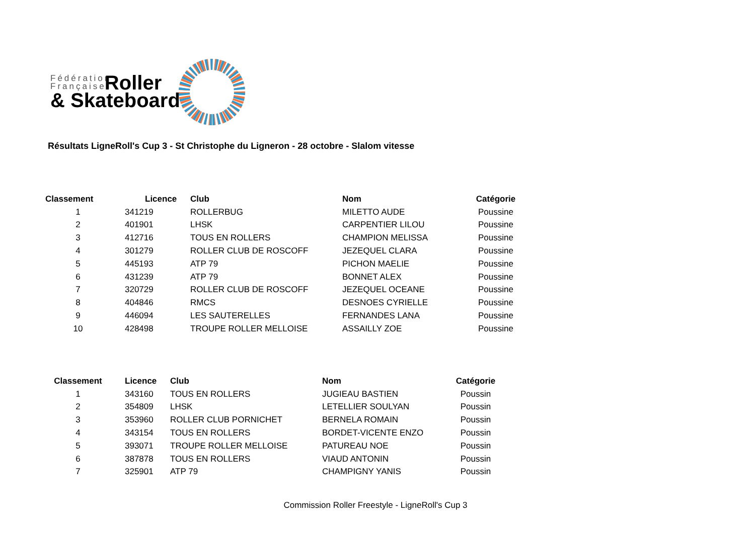Fédération
Française
& Skateboard
Roller
Résultats LigneRoll's Cup 3 - St Christophe du Ligneron - 28 octobre - Slalom vitesse
| Classement | Licence | Club | Nom | Catégorie |
| --- | --- | --- | --- | --- |
| 1 | 341219 | ROLLERBUG | MILETTO AUDE | Poussine |
| 2 | 401901 | LHSK | CARPENTIER LILOU | Poussine |
| 3 | 412716 | TOUS EN ROLLERS | CHAMPION MELISSA | Poussine |
| 4 | 301279 | ROLLER CLUB DE ROSCOFF | JEZEQUEL CLARA | Poussine |
| 5 | 445193 | ATP 79 | PICHON MAELIE | Poussine |
| 6 | 431239 | ATP 79 | BONNET ALEX | Poussine |
| 7 | 320729 | ROLLER CLUB DE ROSCOFF | JEZEQUEL OCEANE | Poussine |
| 8 | 404846 | RMCS | DESNOES CYRIELLE | Poussine |
| 9 | 446094 | LES SAUTERELLES | FERNANDES LANA | Poussine |
| 10 | 428498 | TROUPE ROLLER MELLOISE | ASSAILLY ZOE | Poussine |
| Classement | Licence | Club | Nom | Catégorie |
| --- | --- | --- | --- | --- |
| 1 | 343160 | TOUS EN ROLLERS | JUGIEAU BASTIEN | Poussin |
| 2 | 354809 | LHSK | LETELLIER SOULYAN | Poussin |
| 3 | 353960 | ROLLER CLUB PORNICHET | BERNELA ROMAIN | Poussin |
| 4 | 343154 | TOUS EN ROLLERS | BORDET-VICENTE ENZO | Poussin |
| 5 | 393071 | TROUPE ROLLER MELLOISE | PATUREAU NOE | Poussin |
| 6 | 387878 | TOUS EN ROLLERS | VIAUD ANTONIN | Poussin |
| 7 | 325901 | ATP 79 | CHAMPIGNY YANIS | Poussin |
Commission Roller Freestyle - LigneRoll's Cup 3